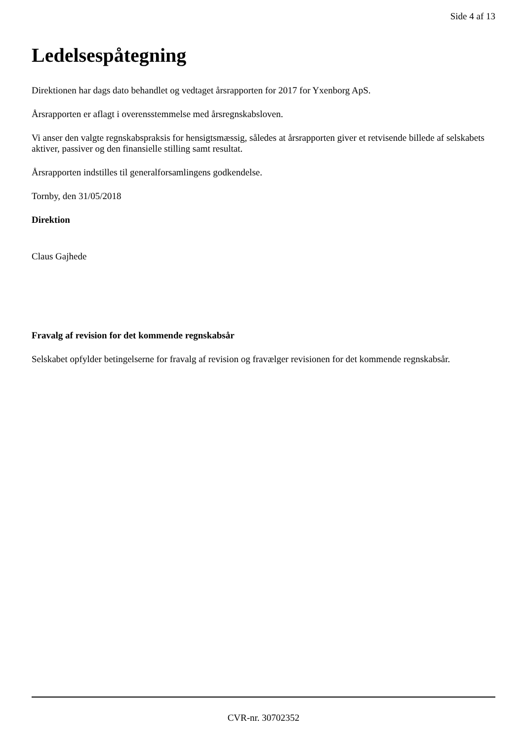Side 4 af 13
Ledelsespåtegning
Direktionen har dags dato behandlet og vedtaget årsrapporten for 2017 for Yxenborg ApS.
Årsrapporten er aflagt i overensstemmelse med årsregnskabsloven.
Vi anser den valgte regnskabspraksis for hensigtsmæssig, således at årsrapporten giver et retvisende billede af selskabets aktiver, passiver og den finansielle stilling samt resultat.
Årsrapporten indstilles til generalforsamlingens godkendelse.
Tornby, den 31/05/2018
Direktion
Claus Gajhede
Fravalg af revision for det kommende regnskabsår
Selskabet opfylder betingelserne for fravalg af revision og fravælger revisionen for det kommende regnskabsår.
CVR-nr. 30702352